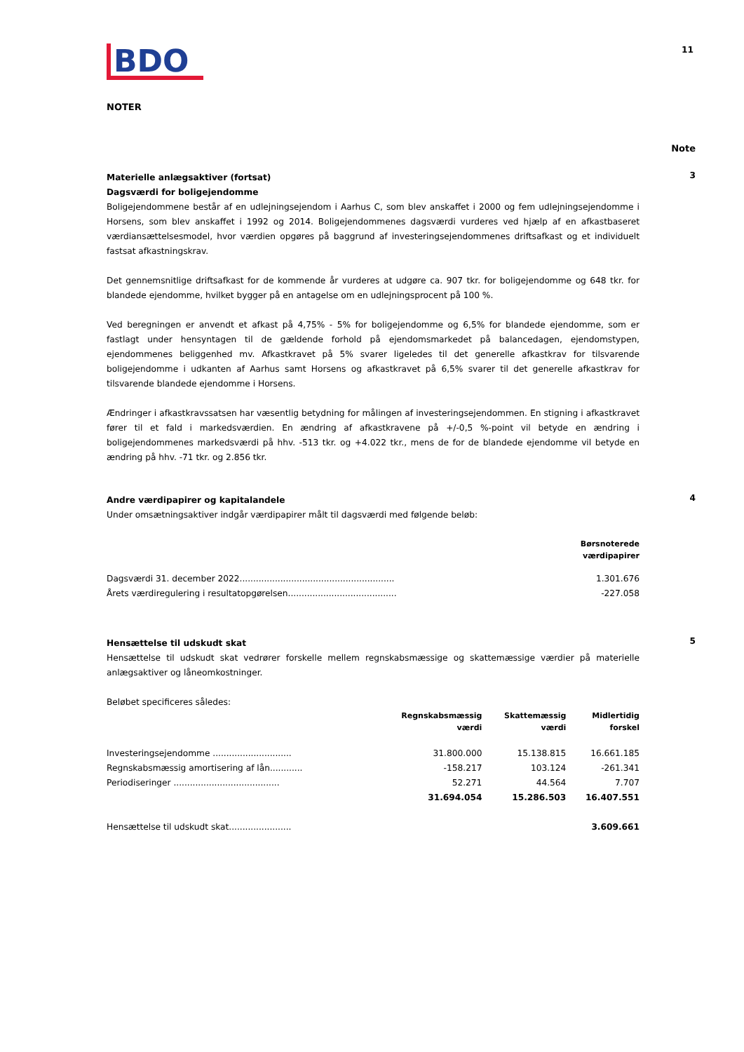BDO
11
NOTER
Note
Materielle anlægsaktiver (fortsat)
3
Dagsværdi for boligejendomme
Boligejendommene består af en udlejningsejendom i Aarhus C, som blev anskaffet i 2000 og fem udlejningsejendomme i Horsens, som blev anskaffet i 1992 og 2014. Boligejendommenes dagsværdi vurderes ved hjælp af en afkastbaseret værdiansættelsesmodel, hvor værdien opgøres på baggrund af investeringsejendommenes driftsafkast og et individuelt fastsat afkastningskrav.
Det gennemsnitlige driftsafkast for de kommende år vurderes at udgøre ca. 907 tkr. for boligejendomme og 648 tkr. for blandede ejendomme, hvilket bygger på en antagelse om en udlejningsprocent på 100 %.
Ved beregningen er anvendt et afkast på 4,75% - 5% for boligejendomme og 6,5% for blandede ejendomme, som er fastlagt under hensyntagen til de gældende forhold på ejendomsmarkedet på balancedagen, ejendomstypen, ejendommenes beliggenhed mv. Afkastkravet på 5% svarer ligeledes til det generelle afkastkrav for tilsvarende boligejendomme i udkanten af Aarhus samt Horsens og afkastkravet på 6,5% svarer til det generelle afkastkrav for tilsvarende blandede ejendomme i Horsens.
Ændringer i afkastkravssatsen har væsentlig betydning for målingen af investeringsejendommen. En stigning i afkastkravet fører til et fald i markedsværdien. En ændring af afkastkravene på +/-0,5 %-point vil betyde en ændring i boligejendommenes markedsværdi på hhv. -513 tkr. og +4.022 tkr., mens de for de blandede ejendomme vil betyde en ændring på hhv. -71 tkr. og 2.856 tkr.
Andre værdipapirer og kapitalandele
4
Under omsætningsaktiver indgår værdipapirer målt til dagsværdi med følgende beløb:
| | Børsnoterede værdipapirer |
| Dagsværdi 31. december 2022......................................................... | 1.301.676 |
| Årets værdiregulering i resultatopgørelsen........................................ | -227.058 |
Hensættelse til udskudt skat
5
Hensættelse til udskudt skat vedrører forskelle mellem regnskabsmæssige og skattemæssige værdier på materielle anlægsaktiver og låneomkostninger.
| Beløbet specificeres således: | | | |
| | Regnskabsmæssig værdi | Skattemæssig værdi | Midlertidig forskel |
| Investeringsejendomme ............................. | 31.800.000 | 15.138.815 | 16.661.185 |
| Regnskabsmæssig amortisering af lån............ | -158.217 | 103.124 | -261.341 |
| Periodiseringer ....................................... | 52.271 | 44.564 | 7.707 |
| | 31.694.054 | 15.286.503 | 16.407.551 |
| Hensættelse til udskudt skat....................... | | | 3.609.661 |